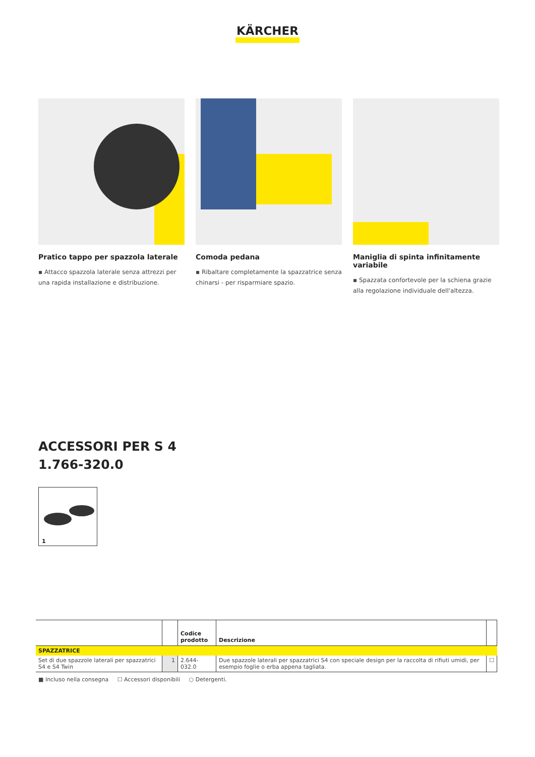KÄRCHER
Pratico tappo per spazzola laterale
▪ Attacco spazzola laterale senza attrezzi per una rapida installazione e distribuzione.
Comoda pedana
▪ Ribaltare completamente la spazzatrice senza chinarsi - per risparmiare spazio.
Maniglia di spinta infinitamente variabile
▪ Spazzata confortevole per la schiena grazie alla regolazione individuale dell'altezza.
ACCESSORI PER S 4
1.766-320.0
1
| | | Codice prodotto | Descrizione | |
| --- | --- | --- | --- | --- |
| SPAZZATRICE | | | | |
| Set di due spazzole laterali per spazzatrici S4 e S4 Twin | 1 | 2.644-032.0 | Due spazzole laterali per spazzatrici S4 con speciale design per la raccolta di rifiuti umidi, per esempio foglie o erba appena tagliata. | ☐ |
■ Incluso nella consegna ☐ Accessori disponibili ○ Detergenti.